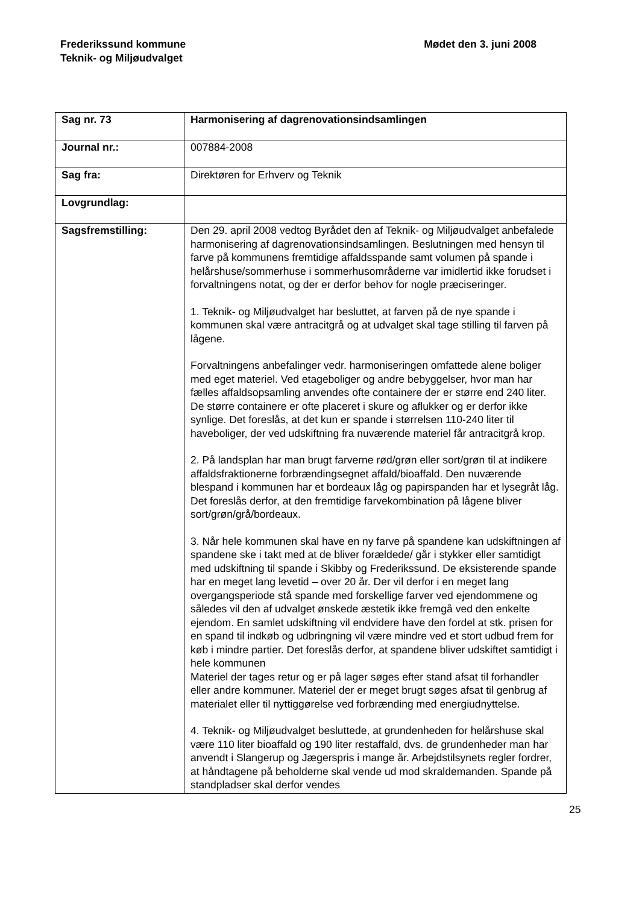Frederikssund kommune
Teknik- og Miljøudvalget
Mødet den 3. juni 2008
| Sag nr. 73 | Harmonisering af dagrenovationsindsamlingen |
| Journal nr.: | 007884-2008 |
| Sag fra: | Direktøren for Erhverv og Teknik |
| Lovgrundlag: | |
| Sagsfremstilling: | Den 29. april 2008 vedtog Byrådet den af Teknik- og Miljøudvalget anbefalede harmonisering af dagrenovationsindsamlingen. Beslutningen med hensyn til farve på kommunens fremtidige affaldsspande samt volumen på spande i helårshuse/sommerhuse i sommerhusområderne var imidlertid ikke forudset i forvaltningens notat, og der er derfor behov for nogle præciseringer. 1. Teknik- og Miljøudvalget har besluttet, at farven på de nye spande i kommunen skal være antracitgrå og at udvalget skal tage stilling til farven på lågene. Forvaltningens anbefalinger vedr. harmoniseringen omfattede alene boliger med eget materiel. Ved etageboliger og andre bebyggelser, hvor man har fælles affaldsopsamling anvendes ofte containere der er større end 240 liter. De større containere er ofte placeret i skure og aflukker og er derfor ikke synlige. Det foreslås, at det kun er spande i størrelsen 110-240 liter til haveboliger, der ved udskiftning fra nuværende materiel får antracitgrå krop. 2. På landsplan har man brugt farverne rød/grøn eller sort/grøn til at indikere affaldsfraktionerne forbrændingsegnet affald/bioaffald. Den nuværende blespand i kommunen har et bordeaux låg og papirspanden har et lysegråt låg. Det foreslås derfor, at den fremtidige farvekombination på lågene bliver sort/grøn/grå/bordeaux. 3. Når hele kommunen skal have en ny farve på spandene kan udskiftningen af spandene ske i takt med at de bliver forældede/ går i stykker eller samtidigt med udskiftning til spande i Skibby og Frederikssund. De eksisterende spande har en meget lang levetid – over 20 år. Der vil derfor i en meget lang overgangsperiode stå spande med forskellige farver ved ejendommene og således vil den af udvalget ønskede æstetik ikke fremgå ved den enkelte ejendom. En samlet udskiftning vil endvidere have den fordel at stk. prisen for en spand til indkøb og udbringning vil være mindre ved et stort udbud frem for køb i mindre partier. Det foreslås derfor, at spandene bliver udskiftet samtidigt i hele kommunen Materiel der tages retur og er på lager søges efter stand afsat til forhandler eller andre kommuner. Materiel der er meget brugt søges afsat til genbrug af materialet eller til nyttiggørelse ved forbrænding med energiudnyttelse. 4. Teknik- og Miljøudvalget besluttede, at grundenheden for helårshuse skal være 110 liter bioaffald og 190 liter restaffald, dvs. de grundenheder man har anvendt i Slangerup og Jægerspris i mange år. Arbejdstilsynets regler fordrer, at håndtagene på beholderne skal vende ud mod skraldemanden. Spande på standpladser skal derfor vendes |
25